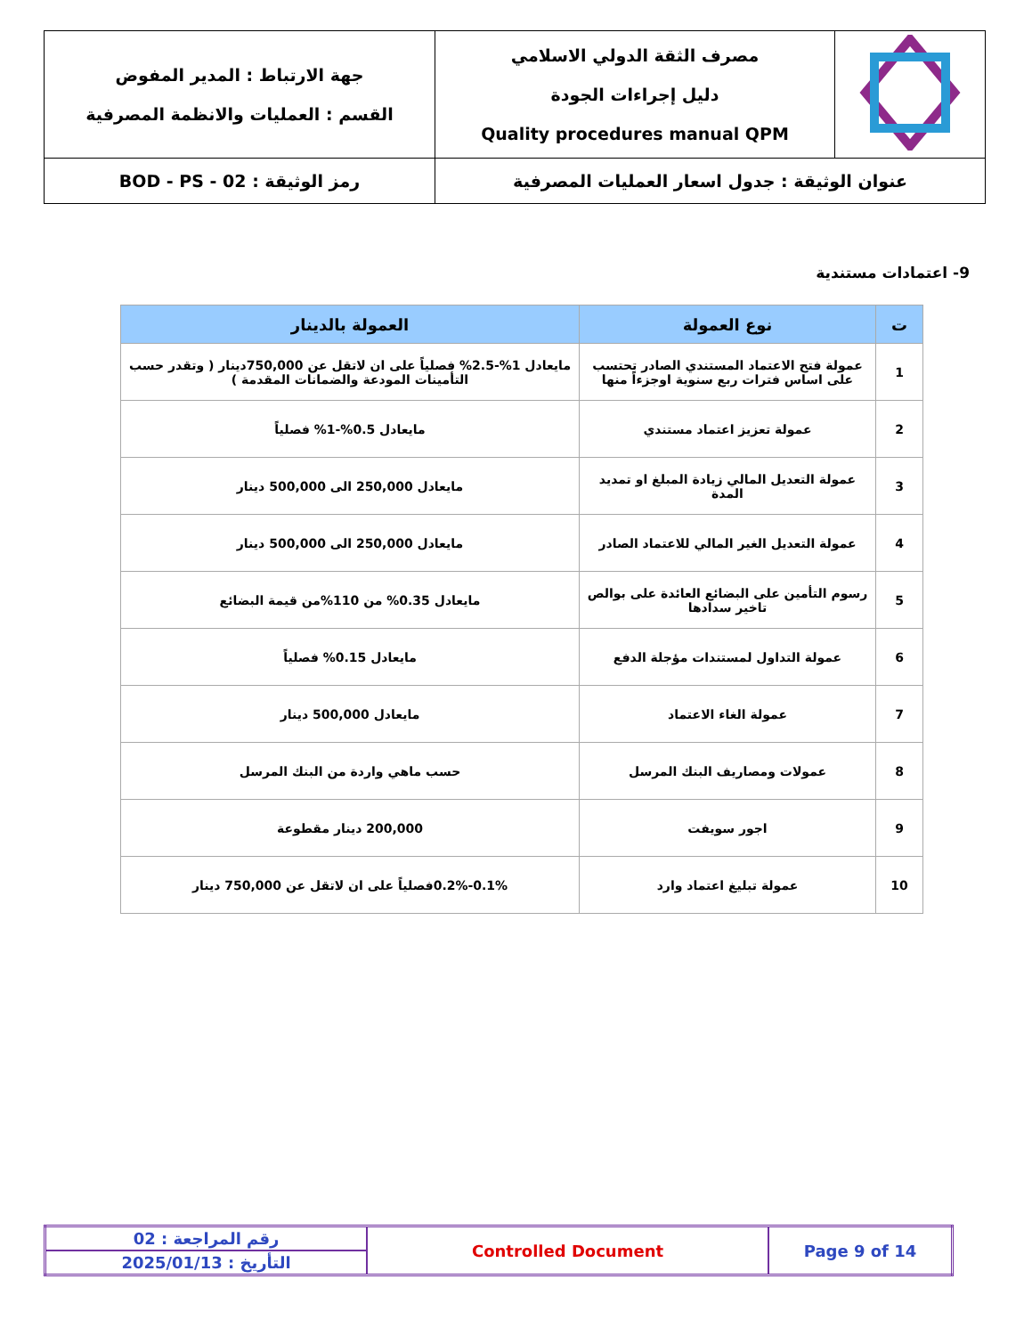| | مصرف الثقة الدولي الاسلامي دليل إجراءات الجودة Quality procedures manual QPM | جهة الارتباط : المدير المفوض القسم : العمليات والانظمة المصرفية |
| عنوان الوثيقة : جدول اسعار العمليات المصرفية | | رمز الوثيقة : BOD - PS - 02 |
9- اعتمادات مستندية
| ت | نوع العمولة | العمولة بالدينار |
| --- | --- | --- |
| 1 | عمولة فتح الاعتماد المستندي الصادر تحتسب على اساس فترات ربع سنوية اوجزءاً منها | مايعادل 1%-2.5% فصلياً على ان لاتقل عن 750,000دينار ( وتقدر حسب التأمينات المودعة والضمانات المقدمة ) |
| 2 | عمولة تعزيز اعتماد مستندي | مايعادل 0.5%-1% فصلياً |
| 3 | عمولة التعديل المالي زيادة المبلغ او تمديد المدة | مايعادل 250,000 الى 500,000 دينار |
| 4 | عمولة التعديل الغير المالي للاعتماد الصادر | مايعادل 250,000 الى 500,000 دينار |
| 5 | رسوم التأمين على البضائع العائدة على بوالص تاخير سدادها | مايعادل 0.35% من 110%من قيمة البضائع |
| 6 | عمولة التداول لمستندات مؤجلة الدفع | مايعادل 0.15% فصلياً |
| 7 | عمولة الغاء الاعتماد | مايعادل 500,000 دينار |
| 8 | عمولات ومصاريف البنك المرسل | حسب ماهي واردة من البنك المرسل |
| 9 | اجور سويفت | 200,000 دينار مقطوعة |
| 10 | عمولة تبليغ اعتماد وارد | 0.1%-0.2%فصلياً على ان لاتقل عن 750,000 دينار |
| رقم المراجعة : 02 | Controlled Document | Page 9 of 14 |
| التأريخ : 2025/01/13 | | |